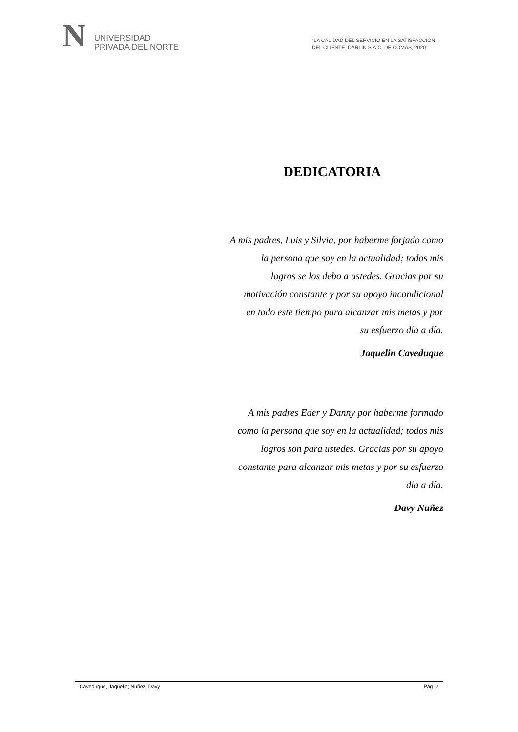N
UNIVERSIDAD
PRIVADA DEL NORTE
“LA CALIDAD DEL SERVICIO EN LA SATISFACCIÓN
DEL CLIENTE, DARLIN S.A.C, DE COMAS, 2020”
DEDICATORIA
A mis padres, Luis y Silvia, por haberme forjado como
la persona que soy en la actualidad; todos mis
logros se los debo a ustedes. Gracias por su
motivación constante y por su apoyo incondicional
en todo este tiempo para alcanzar mis metas y por
su esfuerzo día a día.
Jaquelin Caveduque
A mis padres Eder y Danny por haberme formado
como la persona que soy en la actualidad; todos mis
logros son para ustedes. Gracias por su apoyo
constante para alcanzar mis metas y por su esfuerzo
día a día.
Davy Nuñez
Caveduque, Jaquelin; Nuñez, Davy Pág. 2